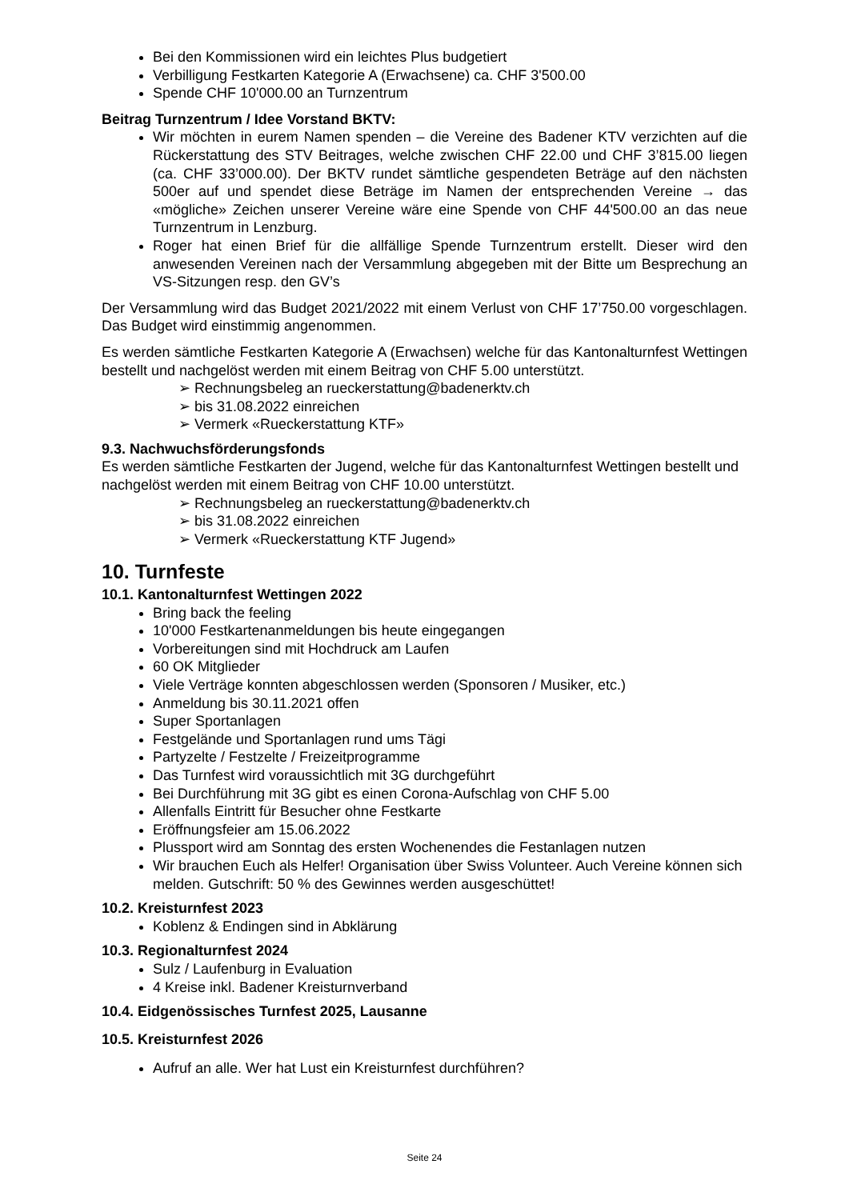Bei den Kommissionen wird ein leichtes Plus budgetiert
Verbilligung Festkarten Kategorie A (Erwachsene) ca. CHF 3'500.00
Spende CHF 10'000.00 an Turnzentrum
Beitrag Turnzentrum / Idee Vorstand BKTV:
Wir möchten in eurem Namen spenden – die Vereine des Badener KTV verzichten auf die Rückerstattung des STV Beitrages, welche zwischen CHF 22.00 und CHF 3’815.00 liegen (ca. CHF 33’000.00). Der BKTV rundet sämtliche gespendeten Beträge auf den nächsten 500er auf und spendet diese Beträge im Namen der entsprechenden Vereine → das «mögliche» Zeichen unserer Vereine wäre eine Spende von CHF 44'500.00 an das neue Turnzentrum in Lenzburg.
Roger hat einen Brief für die allfällige Spende Turnzentrum erstellt. Dieser wird den anwesenden Vereinen nach der Versammlung abgegeben mit der Bitte um Besprechung an VS-Sitzungen resp. den GV’s
Der Versammlung wird das Budget 2021/2022 mit einem Verlust von CHF 17’750.00 vorgeschlagen. Das Budget wird einstimmig angenommen.
Es werden sämtliche Festkarten Kategorie A (Erwachsen) welche für das Kantonalturnfest Wettingen bestellt und nachgelöst werden mit einem Beitrag von CHF 5.00 unterstützt.
➢ Rechnungsbeleg an rueckerstattung@badenerktv.ch
➢ bis 31.08.2022 einreichen
➢ Vermerk «Rueckerstattung KTF»
9.3. Nachwuchsförderungsfonds
Es werden sämtliche Festkarten der Jugend, welche für das Kantonalturnfest Wettingen bestellt und nachgelöst werden mit einem Beitrag von CHF 10.00 unterstützt.
➢ Rechnungsbeleg an rueckerstattung@badenerktv.ch
➢ bis 31.08.2022 einreichen
➢ Vermerk «Rueckerstattung KTF Jugend»
10. Turnfeste
10.1. Kantonalturnfest Wettingen 2022
Bring back the feeling
10'000 Festkartenanmeldungen bis heute eingegangen
Vorbereitungen sind mit Hochdruck am Laufen
60 OK Mitglieder
Viele Verträge konnten abgeschlossen werden (Sponsoren / Musiker, etc.)
Anmeldung bis 30.11.2021 offen
Super Sportanlagen
Festgelände und Sportanlagen rund ums Tägi
Partyzelte / Festzelte / Freizeitprogramme
Das Turnfest wird voraussichtlich mit 3G durchgeführt
Bei Durchführung mit 3G gibt es einen Corona-Aufschlag von CHF 5.00
Allenfalls Eintritt für Besucher ohne Festkarte
Eröffnungsfeier am 15.06.2022
Plussport wird am Sonntag des ersten Wochenendes die Festanlagen nutzen
Wir brauchen Euch als Helfer! Organisation über Swiss Volunteer. Auch Vereine können sich melden. Gutschrift: 50 % des Gewinnes werden ausgeschüttet!
10.2. Kreisturnfest 2023
Koblenz & Endingen sind in Abklärung
10.3. Regionalturnfest 2024
Sulz / Laufenburg in Evaluation
4 Kreise inkl. Badener Kreisturnverband
10.4. Eidgenössisches Turnfest 2025, Lausanne
10.5. Kreisturnfest 2026
Aufruf an alle. Wer hat Lust ein Kreisturnfest durchführen?
Seite 24